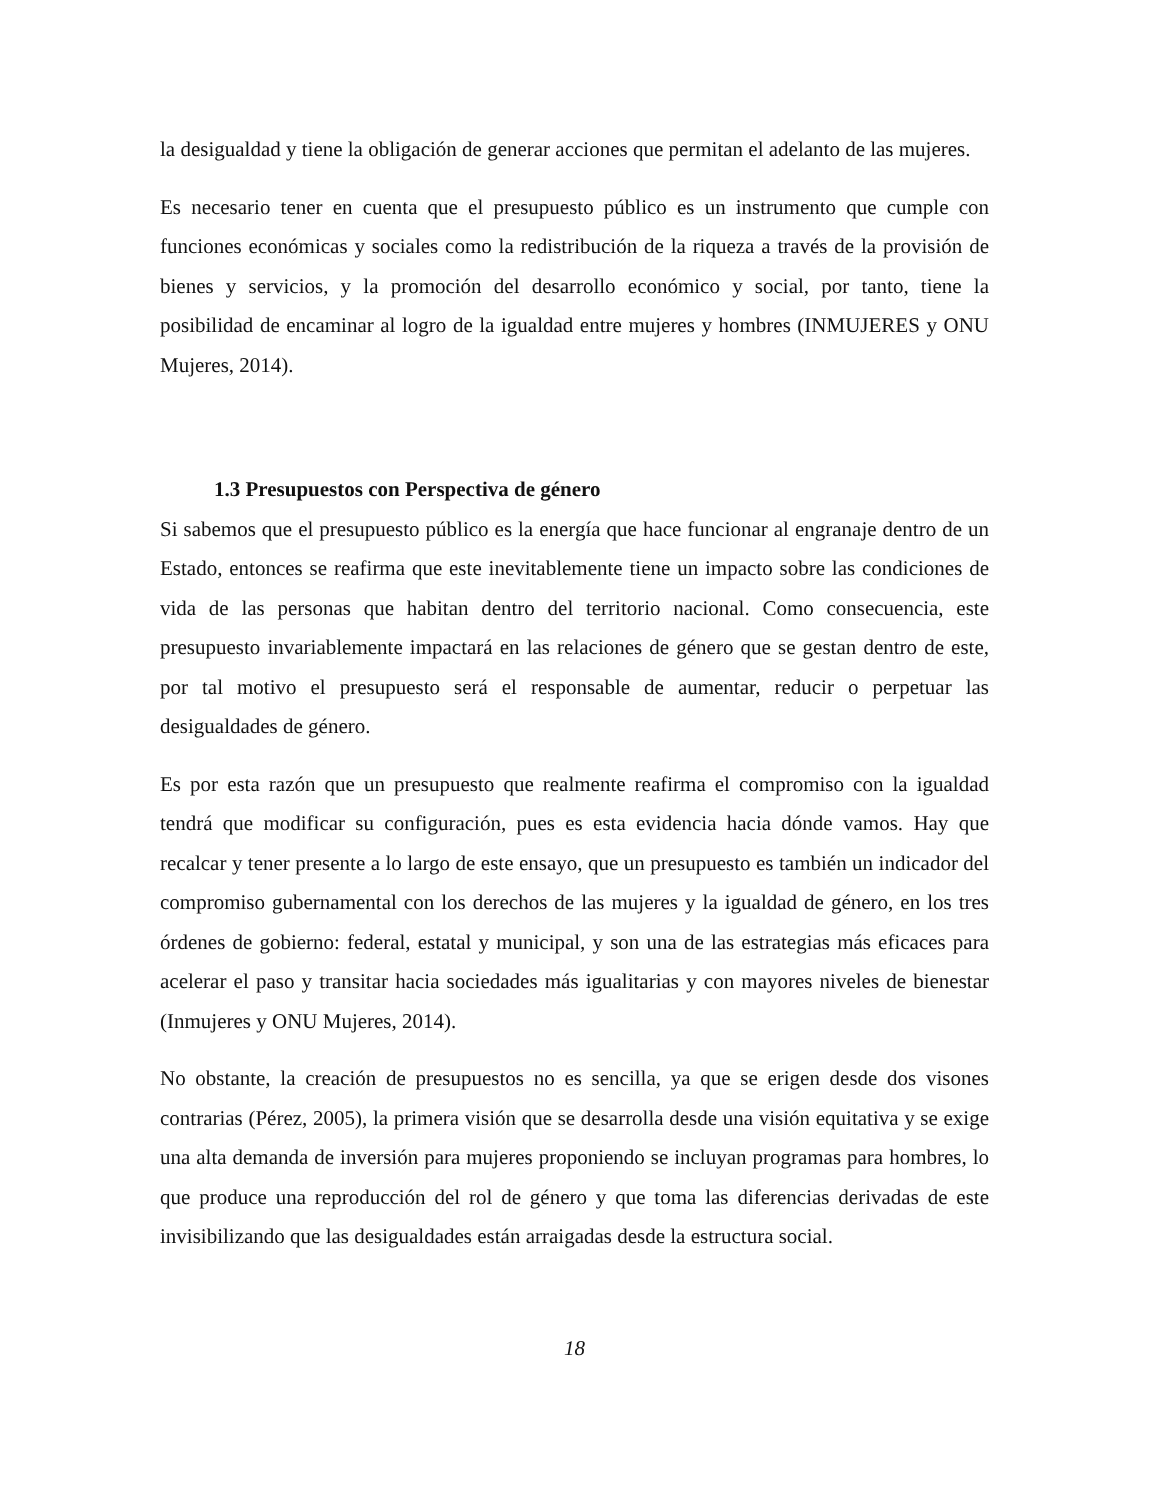la desigualdad y tiene la obligación de generar acciones que permitan el adelanto de las mujeres.
Es necesario tener en cuenta que el presupuesto público es un instrumento que cumple con funciones económicas y sociales como la redistribución de la riqueza a través de la provisión de bienes y servicios, y la promoción del desarrollo económico y social, por tanto, tiene la posibilidad de encaminar al logro de la igualdad entre mujeres y hombres (INMUJERES y ONU Mujeres, 2014).
1.3 Presupuestos con Perspectiva de género
Si sabemos que el presupuesto público es la energía que hace funcionar al engranaje dentro de un Estado, entonces se reafirma que este inevitablemente tiene un impacto sobre las condiciones de vida de las personas que habitan dentro del territorio nacional. Como consecuencia, este presupuesto invariablemente impactará en las relaciones de género que se gestan dentro de este, por tal motivo el presupuesto será el responsable de aumentar, reducir o perpetuar las desigualdades de género.
Es por esta razón que un presupuesto que realmente reafirma el compromiso con la igualdad tendrá que modificar su configuración, pues es esta evidencia hacia dónde vamos. Hay que recalcar y tener presente a lo largo de este ensayo, que un presupuesto es también un indicador del compromiso gubernamental con los derechos de las mujeres y la igualdad de género, en los tres órdenes de gobierno: federal, estatal y municipal, y son una de las estrategias más eficaces para acelerar el paso y transitar hacia sociedades más igualitarias y con mayores niveles de bienestar (Inmujeres y ONU Mujeres, 2014).
No obstante, la creación de presupuestos no es sencilla, ya que se erigen desde dos visones contrarias (Pérez, 2005), la primera visión que se desarrolla desde una visión equitativa y se exige una alta demanda de inversión para mujeres proponiendo se incluyan programas para hombres, lo que produce una reproducción del rol de género y que toma las diferencias derivadas de este invisibilizando que las desigualdades están arraigadas desde la estructura social.
18